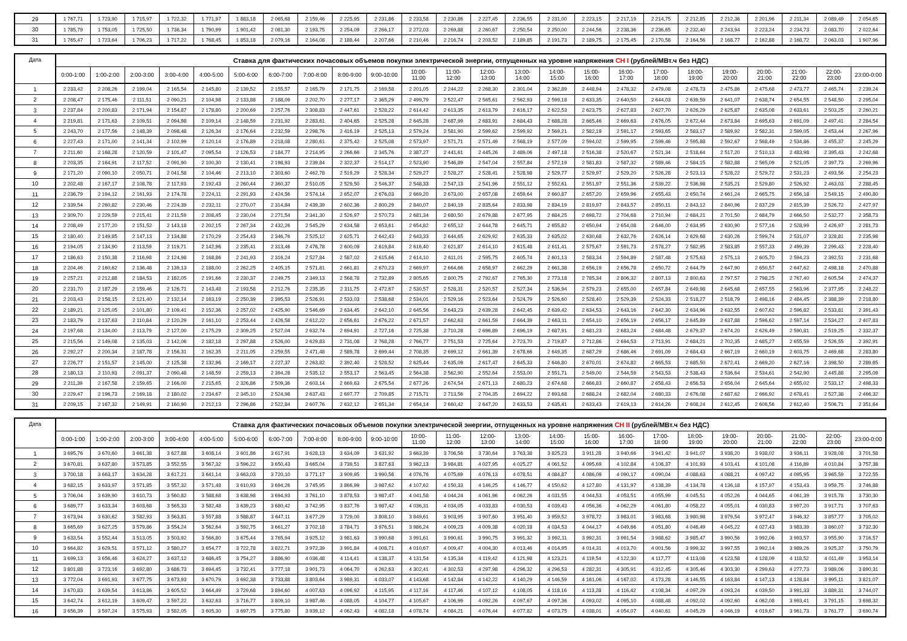| 29 | 1 767,71 | 1 723,90 | 1 715,97 | 1 722,32 | 1 771,97 | 1 883,18 | 2 065,68 | 2 159,46 | 2 225,95 | 2 231,86 | 2 233,58 | 2 230,86 | 2 227,45 | 2 236,55 | 2 231,00 | 2 223,15 | 2 217,19 | 2 214,75 | 2 212,85 | 2 212,36 | 2 201,96 | 2 211,34 | 2 089,49 | 2 054,65 |
| 30 | 1 785,79 | 1 753,05 | 1 725,50 | 1 736,34 | 1 790,99 | 1 901,42 | 2 081,30 | 2 193,75 | 2 254,09 | 2 266,17 | 2 272,03 | 2 269,88 | 2 260,67 | 2 250,54 | 2 250,00 | 2 244,56 | 2 238,36 | 2 236,65 | 2 232,40 | 2 243,94 | 2 223,24 | 2 234,73 | 2 083,70 | 2 022,64 |
| 31 | 1 765,47 | 1 723,64 | 1 706,23 | 1 717,22 | 1 768,45 | 1 853,18 | 2 079,16 | 2 164,08 | 2 188,44 | 2 207,66 | 2 210,46 | 2 216,74 | 2 203,52 | 2 189,85 | 2 191,73 | 2 189,75 | 2 175,45 | 2 170,58 | 2 164,56 | 2 168,77 | 2 162,88 | 2 168,72 | 2 063,03 | 1 907,96 |
| Дата | Ставка для фактических почасовых объемов покупки электрической энергии, отпущенных на уровне напряжения СН I (рублей/МВт.ч без НДС) | | | | | | | | | | | | | | | | | | | | | | | |
| --- | --- | --- | --- | --- | --- | --- | --- | --- | --- | --- | --- | --- | --- | --- | --- | --- | --- | --- | --- | --- | --- | --- | --- | --- |
| | 0:00-1:00 | 1:00-2:00 | 2:00-3:00 | 3:00-4:00 | 4:00-5:00 | 5:00-6:00 | 6:00-7:00 | 7:00-8:00 | 8:00-9:00 | 9:00-10:00 | 10:00- 11:00 | 11:00- 12:00 | 12:00- 13:00 | 13:00- 14:00 | 14:00- 15:00 | 15:00- 16:00 | 16:00- 17:00 | 17:00- 18:00 | 18:00- 19:00 | 19:00- 20:00 | 20:00- 21:00 | 21:00- 22:00 | 22:00- 23:00 | 23:00-0:00 |
| 1 | 2 233,42 | 2 208,26 | 2 199,04 | 2 165,54 | 2 145,80 | 2 139,52 | 2 155,57 | 2 165,79 | 2 171,75 | 2 169,58 | 2 201,05 | 2 244,22 | 2 268,30 | 2 301,04 | 2 362,89 | 2 448,94 | 2 478,32 | 2 479,08 | 2 478,73 | 2 475,86 | 2 475,68 | 2 473,77 | 2 465,74 | 2 239,24 |
| 2 | 2 208,47 | 2 175,46 | 2 111,51 | 2 090,21 | 2 104,98 | 2 133,88 | 2 188,09 | 2 202,70 | 2 277,17 | 2 365,29 | 2 499,79 | 2 522,47 | 2 565,61 | 2 562,93 | 2 599,18 | 2 633,35 | 2 640,50 | 2 644,03 | 2 639,59 | 2 641,07 | 2 638,74 | 2 654,55 | 2 548,50 | 2 295,04 |
| 3 | 2 237,84 | 2 200,83 | 2 171,94 | 2 154,87 | 2 178,80 | 2 200,69 | 2 257,76 | 2 308,83 | 2 447,61 | 2 528,22 | 2 614,42 | 2 613,35 | 2 613,79 | 2 616,17 | 2 622,53 | 2 623,75 | 2 627,83 | 2 627,70 | 2 626,29 | 2 625,87 | 2 635,08 | 2 633,61 | 2 503,25 | 2 260,21 |
| 4 | 2 219,81 | 2 171,63 | 2 109,51 | 2 094,98 | 2 109,14 | 2 148,59 | 2 231,92 | 2 283,61 | 2 404,65 | 2 525,28 | 2 645,28 | 2 687,99 | 2 683,91 | 2 684,43 | 2 688,28 | 2 665,46 | 2 669,63 | 2 676,05 | 2 672,44 | 2 673,84 | 2 695,63 | 2 691,09 | 2 497,41 | 2 284,54 |
| 5 | 2 243,70 | 2 177,56 | 2 148,39 | 2 098,48 | 2 126,34 | 2 176,64 | 2 232,59 | 2 298,76 | 2 416,19 | 2 525,13 | 2 579,24 | 2 581,90 | 2 599,62 | 2 599,92 | 2 569,21 | 2 582,19 | 2 591,17 | 2 593,65 | 2 583,17 | 2 589,92 | 2 582,31 | 2 599,05 | 2 453,44 | 2 267,96 |
| 6 | 2 227,43 | 2 171,00 | 2 141,34 | 2 102,99 | 2 120,14 | 2 176,89 | 2 218,08 | 2 280,61 | 2 375,42 | 2 525,08 | 2 573,97 | 2 571,71 | 2 571,49 | 2 568,19 | 2 577,09 | 2 594,02 | 2 599,95 | 2 599,46 | 2 595,88 | 2 592,67 | 2 568,49 | 2 534,86 | 2 455,37 | 2 245,29 |
| 7 | 2 211,60 | 2 168,28 | 2 120,59 | 2 101,47 | 2 095,54 | 2 126,53 | 2 184,77 | 2 214,95 | 2 266,66 | 2 345,76 | 2 387,27 | 2 441,61 | 2 445,26 | 2 489,06 | 2 497,18 | 2 516,38 | 2 520,67 | 2 521,34 | 2 518,64 | 2 517,20 | 2 510,13 | 2 483,98 | 2 395,43 | 2 242,68 |
| 8 | 2 203,35 | 2 164,91 | 2 117,52 | 2 091,90 | 2 100,30 | 2 130,41 | 2 198,93 | 2 239,84 | 2 322,37 | 2 514,17 | 2 523,90 | 2 546,89 | 2 547,04 | 2 557,84 | 2 572,19 | 2 581,83 | 2 587,32 | 2 589,46 | 2 584,15 | 2 582,88 | 2 565,09 | 2 521,05 | 2 397,73 | 2 269,96 |
| 9 | 2 171,20 | 2 090,10 | 2 050,71 | 2 041,58 | 2 104,46 | 2 213,10 | 2 303,60 | 2 462,78 | 2 519,29 | 2 528,34 | 2 529,27 | 2 528,27 | 2 528,41 | 2 528,98 | 2 529,77 | 2 529,97 | 2 529,20 | 2 526,28 | 2 523,13 | 2 528,22 | 2 529,72 | 2 531,23 | 2 493,56 | 2 254,23 |
| 10 | 2 202,48 | 2 167,17 | 2 108,78 | 2 117,93 | 2 192,43 | 2 260,44 | 2 360,37 | 2 510,05 | 2 529,50 | 2 546,37 | 2 548,33 | 2 547,13 | 2 541,96 | 2 551,12 | 2 552,61 | 2 551,97 | 2 551,36 | 2 539,22 | 2 536,98 | 2 535,21 | 2 529,80 | 2 526,92 | 2 463,03 | 2 288,45 |
| 11 | 2 236,79 | 2 194,12 | 2 161,93 | 2 174,78 | 2 224,11 | 2 291,93 | 2 424,56 | 2 574,14 | 2 652,07 | 2 676,03 | 2 669,20 | 2 673,00 | 2 657,08 | 2 659,64 | 2 660,87 | 2 657,20 | 2 659,96 | 2 655,43 | 2 650,74 | 2 661,24 | 2 665,75 | 2 656,18 | 2 549,15 | 2 490,80 |
| 12 | 2 339,54 | 2 260,82 | 2 230,46 | 2 224,39 | 2 232,11 | 2 270,07 | 2 314,84 | 2 439,39 | 2 602,36 | 2 800,29 | 2 840,07 | 2 840,19 | 2 835,64 | 2 833,98 | 2 834,19 | 2 819,97 | 2 843,57 | 2 850,11 | 2 843,12 | 2 840,96 | 2 837,29 | 2 815,39 | 2 526,72 | 2 427,97 |
| 13 | 2 309,70 | 2 229,59 | 2 215,41 | 2 211,59 | 2 208,45 | 2 230,04 | 2 271,54 | 2 341,30 | 2 526,97 | 2 570,73 | 2 681,34 | 2 680,50 | 2 679,88 | 2 677,95 | 2 684,25 | 2 698,72 | 2 704,68 | 2 710,94 | 2 684,21 | 2 701,50 | 2 684,79 | 2 666,50 | 2 532,77 | 2 358,73 |
| 14 | 2 208,49 | 2 177,20 | 2 151,52 | 2 143,18 | 2 202,15 | 2 267,34 | 2 432,26 | 2 545,29 | 2 634,58 | 2 653,61 | 2 654,82 | 2 655,12 | 2 644,78 | 2 645,71 | 2 655,82 | 2 650,94 | 2 654,08 | 2 646,00 | 2 634,95 | 2 630,90 | 2 577,16 | 2 528,99 | 2 426,97 | 2 281,73 |
| 15 | 2 180,40 | 2 149,85 | 2 147,13 | 2 134,88 | 2 170,29 | 2 254,43 | 2 346,76 | 2 525,12 | 2 625,71 | 2 642,43 | 2 643,33 | 2 644,65 | 2 629,92 | 2 635,33 | 2 635,02 | 2 630,68 | 2 632,76 | 2 626,14 | 2 629,68 | 2 630,26 | 2 599,74 | 2 531,07 | 2 328,81 | 2 235,98 |
| 16 | 2 194,05 | 2 134,90 | 2 113,59 | 2 119,71 | 2 142,96 | 2 235,41 | 2 313,46 | 2 476,78 | 2 600,09 | 2 619,84 | 2 616,40 | 2 621,87 | 2 614,10 | 2 615,48 | 2 611,41 | 2 575,67 | 2 591,73 | 2 578,27 | 2 582,95 | 2 583,85 | 2 557,33 | 2 499,39 | 2 299,43 | 2 228,40 |
| 17 | 2 186,63 | 2 150,38 | 2 116,98 | 2 124,98 | 2 168,86 | 2 241,93 | 2 316,24 | 2 527,84 | 2 587,02 | 2 615,66 | 2 614,10 | 2 611,01 | 2 595,75 | 2 605,74 | 2 601,13 | 2 583,34 | 2 594,89 | 2 587,48 | 2 575,63 | 2 575,13 | 2 605,70 | 2 594,23 | 2 392,51 | 2 231,68 |
| 18 | 2 204,46 | 2 160,62 | 2 136,48 | 2 139,13 | 2 188,00 | 2 262,25 | 2 405,15 | 2 571,81 | 2 661,81 | 2 670,23 | 2 669,97 | 2 664,66 | 2 658,97 | 2 662,29 | 2 661,38 | 2 656,19 | 2 656,78 | 2 650,72 | 2 644,79 | 2 647,90 | 2 650,57 | 2 647,62 | 2 498,18 | 2 470,88 |
| 19 | 2 257,21 | 2 212,88 | 2 184,53 | 2 182,05 | 2 191,66 | 2 230,37 | 2 249,75 | 2 349,13 | 2 568,78 | 2 732,89 | 2 805,65 | 2 800,75 | 2 792,67 | 2 765,30 | 2 773,18 | 2 785,34 | 2 806,32 | 2 807,13 | 2 800,63 | 2 797,57 | 2 798,25 | 2 767,40 | 2 605,54 | 2 474,37 |
| 20 | 2 231,70 | 2 187,29 | 2 159,46 | 2 126,71 | 2 143,48 | 2 193,58 | 2 212,76 | 2 235,35 | 2 311,75 | 2 472,67 | 2 530,57 | 2 528,31 | 2 520,57 | 2 527,34 | 2 536,94 | 2 579,23 | 2 655,00 | 2 657,84 | 2 649,98 | 2 645,68 | 2 657,55 | 2 563,96 | 2 377,95 | 2 248,22 |
| 21 | 2 203,43 | 2 158,15 | 2 121,40 | 2 132,14 | 2 163,19 | 2 250,39 | 2 395,53 | 2 526,91 | 2 533,03 | 2 538,68 | 2 534,01 | 2 529,16 | 2 523,64 | 2 524,79 | 2 526,60 | 2 528,40 | 2 529,39 | 2 524,33 | 2 518,27 | 2 518,79 | 2 498,16 | 2 484,45 | 2 388,39 | 2 218,80 |
| 22 | 2 189,21 | 2 125,05 | 2 101,80 | 2 109,41 | 2 152,36 | 2 257,02 | 2 425,90 | 2 546,69 | 2 634,45 | 2 642,10 | 2 645,56 | 2 643,23 | 2 639,28 | 2 642,45 | 2 639,42 | 2 634,53 | 2 643,16 | 2 642,30 | 2 634,96 | 2 632,55 | 2 607,62 | 2 596,82 | 2 533,81 | 2 391,43 |
| 23 | 2 183,79 | 2 137,63 | 2 110,84 | 2 120,29 | 2 161,10 | 2 253,44 | 2 426,58 | 2 612,22 | 2 656,61 | 2 676,22 | 2 671,57 | 2 662,63 | 2 661,59 | 2 664,39 | 2 663,11 | 2 654,10 | 2 656,19 | 2 656,17 | 2 645,89 | 2 637,88 | 2 596,62 | 2 597,14 | 2 534,27 | 2 407,83 |
| 24 | 2 197,68 | 2 134,00 | 2 113,79 | 2 127,00 | 2 175,29 | 2 309,25 | 2 527,04 | 2 632,74 | 2 694,91 | 2 727,16 | 2 725,38 | 2 710,28 | 2 696,89 | 2 696,19 | 2 687,91 | 2 681,23 | 2 683,24 | 2 684,48 | 2 679,37 | 2 674,20 | 2 626,49 | 2 590,81 | 2 519,25 | 2 332,37 |
| 25 | 2 215,56 | 2 149,08 | 2 135,03 | 2 142,06 | 2 182,18 | 2 297,88 | 2 526,00 | 2 629,83 | 2 731,08 | 2 768,28 | 2 766,77 | 2 751,53 | 2 725,64 | 2 723,70 | 2 719,87 | 2 712,86 | 2 694,53 | 2 713,91 | 2 684,21 | 2 702,35 | 2 685,27 | 2 655,59 | 2 526,55 | 2 392,91 |
| 26 | 2 292,27 | 2 200,34 | 2 187,78 | 2 156,31 | 2 162,35 | 2 211,05 | 2 259,55 | 2 471,48 | 2 589,78 | 2 699,44 | 2 708,35 | 2 699,12 | 2 661,39 | 2 678,66 | 2 649,35 | 2 687,29 | 2 686,46 | 2 691,09 | 2 684,43 | 2 667,19 | 2 660,19 | 2 603,75 | 2 469,68 | 2 283,80 |
| 27 | 2 226,77 | 2 151,57 | 2 145,00 | 2 125,38 | 2 132,96 | 2 169,17 | 2 227,37 | 2 263,82 | 2 392,40 | 2 528,52 | 2 625,44 | 2 635,09 | 2 617,47 | 2 645,33 | 2 646,80 | 2 670,01 | 2 674,82 | 2 665,53 | 2 685,50 | 2 672,41 | 2 669,20 | 2 627,16 | 2 398,50 | 2 289,65 |
| 28 | 2 180,13 | 2 110,93 | 2 091,37 | 2 090,48 | 2 148,59 | 2 259,13 | 2 394,28 | 2 535,12 | 2 553,17 | 2 563,45 | 2 564,38 | 2 562,90 | 2 552,64 | 2 553,00 | 2 551,71 | 2 549,00 | 2 544,59 | 2 543,53 | 2 538,43 | 2 536,64 | 2 534,61 | 2 542,90 | 2 445,88 | 2 295,09 |
| 29 | 2 211,39 | 2 167,58 | 2 159,65 | 2 166,00 | 2 215,65 | 2 326,86 | 2 509,36 | 2 603,14 | 2 669,63 | 2 675,54 | 2 677,26 | 2 674,54 | 2 671,13 | 2 680,23 | 2 674,68 | 2 666,83 | 2 660,87 | 2 658,43 | 2 656,53 | 2 656,04 | 2 645,64 | 2 655,02 | 2 533,17 | 2 498,33 |
| 30 | 2 229,47 | 2 196,73 | 2 169,18 | 2 180,02 | 2 234,67 | 2 345,10 | 2 524,98 | 2 637,43 | 2 697,77 | 2 709,85 | 2 715,71 | 2 713,56 | 2 704,35 | 2 694,22 | 2 693,68 | 2 688,24 | 2 682,04 | 2 680,33 | 2 676,08 | 2 687,62 | 2 666,92 | 2 678,41 | 2 527,38 | 2 466,32 |
| 31 | 2 209,15 | 2 167,32 | 2 149,91 | 2 160,90 | 2 212,13 | 2 296,86 | 2 522,84 | 2 607,76 | 2 632,12 | 2 651,34 | 2 654,14 | 2 660,42 | 2 647,20 | 2 633,53 | 2 635,41 | 2 633,43 | 2 619,13 | 2 614,26 | 2 608,24 | 2 612,45 | 2 606,56 | 2 612,40 | 2 506,71 | 2 351,64 |
| Дата | Ставка для фактических почасовых объемов покупки электрической энергии, отпущенных на уровне напряжения СН II (рублей/МВт.ч без НДС) | | | | | | | | | | | | | | | | | | | | | | | |
| --- | --- | --- | --- | --- | --- | --- | --- | --- | --- | --- | --- | --- | --- | --- | --- | --- | --- | --- | --- | --- | --- | --- | --- | --- |
| | 0:00-1:00 | 1:00-2:00 | 2:00-3:00 | 3:00-4:00 | 4:00-5:00 | 5:00-6:00 | 6:00-7:00 | 7:00-8:00 | 8:00-9:00 | 9:00-10:00 | 10:00- 11:00 | 11:00- 12:00 | 12:00- 13:00 | 13:00- 14:00 | 14:00- 15:00 | 15:00- 16:00 | 16:00- 17:00 | 17:00- 18:00 | 18:00- 19:00 | 19:00- 20:00 | 20:00- 21:00 | 21:00- 22:00 | 22:00- 23:00 | 23:00-0:00 |
| 1 | 3 695,76 | 3 670,60 | 3 661,38 | 3 627,88 | 3 608,14 | 3 601,86 | 3 617,91 | 3 628,13 | 3 634,09 | 3 631,92 | 3 663,39 | 3 706,56 | 3 730,64 | 3 763,38 | 3 825,23 | 3 911,28 | 3 940,66 | 3 941,42 | 3 941,07 | 3 938,20 | 3 938,02 | 3 936,11 | 3 928,08 | 3 701,58 |
| 2 | 3 670,81 | 3 637,80 | 3 573,85 | 3 552,55 | 3 567,32 | 3 596,22 | 3 650,43 | 3 665,04 | 3 739,51 | 3 827,63 | 3 962,13 | 3 984,81 | 4 027,95 | 4 025,27 | 4 061,52 | 4 095,69 | 4 102,84 | 4 106,37 | 4 101,93 | 4 103,41 | 4 101,08 | 4 116,89 | 4 010,84 | 3 757,38 |
| 3 | 3 700,18 | 3 663,17 | 3 634,28 | 3 617,21 | 3 641,14 | 3 663,03 | 3 720,10 | 3 771,17 | 3 909,95 | 3 990,56 | 4 076,76 | 4 075,69 | 4 076,13 | 4 078,51 | 4 084,87 | 4 086,09 | 4 090,17 | 4 090,04 | 4 088,63 | 4 088,21 | 4 097,42 | 4 095,95 | 3 965,59 | 3 722,55 |
| 4 | 3 682,15 | 3 633,97 | 3 571,85 | 3 557,32 | 3 571,48 | 3 610,93 | 3 694,26 | 3 745,95 | 3 866,99 | 3 987,62 | 4 107,62 | 4 150,33 | 4 146,25 | 4 146,77 | 4 150,62 | 4 127,80 | 4 131,97 | 4 138,39 | 4 134,78 | 4 136,18 | 4 157,97 | 4 153,43 | 3 959,75 | 3 746,88 |
| 5 | 3 706,04 | 3 639,90 | 3 610,73 | 3 560,82 | 3 588,68 | 3 638,98 | 3 694,93 | 3 761,10 | 3 878,53 | 3 987,47 | 4 041,58 | 4 044,24 | 4 061,96 | 4 062,26 | 4 031,55 | 4 044,53 | 4 053,51 | 4 055,99 | 4 045,51 | 4 052,26 | 4 044,65 | 4 061,39 | 3 915,78 | 3 730,30 |
| 6 | 3 689,77 | 3 633,34 | 3 603,68 | 3 565,33 | 3 582,48 | 3 639,23 | 3 680,42 | 3 742,95 | 3 837,76 | 3 987,42 | 4 036,31 | 4 034,05 | 4 033,83 | 4 030,53 | 4 039,43 | 4 056,36 | 4 062,29 | 4 061,80 | 4 058,22 | 4 055,01 | 4 030,83 | 3 997,20 | 3 917,71 | 3 707,63 |
| 7 | 3 673,94 | 3 630,62 | 3 582,93 | 3 563,81 | 3 557,88 | 3 588,87 | 3 647,11 | 3 677,29 | 3 729,00 | 3 808,10 | 3 849,61 | 3 903,95 | 3 907,60 | 3 951,40 | 3 959,52 | 3 978,72 | 3 983,01 | 3 983,68 | 3 980,98 | 3 979,54 | 3 972,47 | 3 946,32 | 3 857,77 | 3 705,02 |
| 8 | 3 665,69 | 3 627,25 | 3 579,86 | 3 554,24 | 3 562,64 | 3 592,75 | 3 661,27 | 3 702,18 | 3 784,71 | 3 976,51 | 3 986,24 | 4 009,23 | 4 009,38 | 4 020,18 | 4 034,53 | 4 044,17 | 4 049,66 | 4 051,80 | 4 046,49 | 4 045,22 | 4 027,43 | 3 983,39 | 3 860,07 | 3 732,30 |
| 9 | 3 633,54 | 3 552,44 | 3 513,05 | 3 503,92 | 3 566,80 | 3 675,44 | 3 765,94 | 3 925,12 | 3 981,63 | 3 990,68 | 3 991,61 | 3 990,61 | 3 990,75 | 3 991,32 | 3 992,11 | 3 992,31 | 3 991,54 | 3 988,62 | 3 985,47 | 3 990,56 | 3 992,06 | 3 993,57 | 3 955,90 | 3 716,57 |
| 10 | 3 664,82 | 3 629,51 | 3 571,12 | 3 580,27 | 3 654,77 | 3 722,78 | 3 822,71 | 3 972,39 | 3 991,84 | 4 008,71 | 4 010,67 | 4 009,47 | 4 004,30 | 4 013,46 | 4 014,95 | 4 014,31 | 4 013,70 | 4 001,56 | 3 999,32 | 3 997,55 | 3 992,14 | 3 989,26 | 3 925,37 | 3 750,79 |
| 11 | 3 699,13 | 3 656,46 | 3 624,27 | 3 637,12 | 3 686,45 | 3 754,27 | 3 886,90 | 4 036,48 | 4 114,41 | 4 138,37 | 4 131,54 | 4 135,34 | 4 119,42 | 4 121,98 | 4 123,21 | 4 119,54 | 4 122,30 | 4 117,77 | 4 113,08 | 4 123,58 | 4 128,09 | 4 118,52 | 4 011,49 | 3 953,14 |
| 12 | 3 801,88 | 3 723,16 | 3 692,80 | 3 686,73 | 3 694,45 | 3 732,41 | 3 777,18 | 3 901,73 | 4 064,70 | 4 262,63 | 4 302,41 | 4 302,53 | 4 297,98 | 4 296,32 | 4 296,53 | 4 282,31 | 4 305,91 | 4 312,45 | 4 305,46 | 4 303,30 | 4 299,63 | 4 277,73 | 3 989,06 | 3 890,31 |
| 13 | 3 772,04 | 3 691,93 | 3 677,75 | 3 673,93 | 3 670,79 | 3 692,38 | 3 733,88 | 3 803,64 | 3 989,31 | 4 033,07 | 4 143,68 | 4 142,84 | 4 142,22 | 4 140,29 | 4 146,59 | 4 161,06 | 4 167,02 | 4 173,28 | 4 146,55 | 4 163,84 | 4 147,13 | 4 128,84 | 3 995,11 | 3 821,07 |
| 14 | 3 670,83 | 3 639,54 | 3 613,86 | 3 605,52 | 3 664,49 | 3 729,68 | 3 894,60 | 4 007,63 | 4 096,92 | 4 115,95 | 4 117,16 | 4 117,46 | 4 107,12 | 4 108,05 | 4 118,16 | 4 113,28 | 4 116,42 | 4 108,34 | 4 097,29 | 4 093,24 | 4 039,50 | 3 991,33 | 3 889,31 | 3 744,07 |
| 15 | 3 642,74 | 3 612,19 | 3 609,47 | 3 597,22 | 3 632,63 | 3 716,77 | 3 809,10 | 3 987,46 | 4 088,05 | 4 104,77 | 4 105,67 | 4 106,99 | 4 092,26 | 4 097,67 | 4 097,36 | 4 093,02 | 4 095,10 | 4 088,48 | 4 092,02 | 4 092,60 | 4 062,08 | 3 993,41 | 3 791,15 | 3 698,32 |
| 16 | 3 656,39 | 3 597,24 | 3 575,93 | 3 582,05 | 3 605,30 | 3 697,75 | 3 775,80 | 3 939,12 | 4 062,43 | 4 082,18 | 4 078,74 | 4 084,21 | 4 076,44 | 4 077,82 | 4 073,75 | 4 038,01 | 4 054,07 | 4 040,61 | 4 045,29 | 4 046,19 | 4 019,67 | 3 961,73 | 3 761,77 | 3 690,74 |